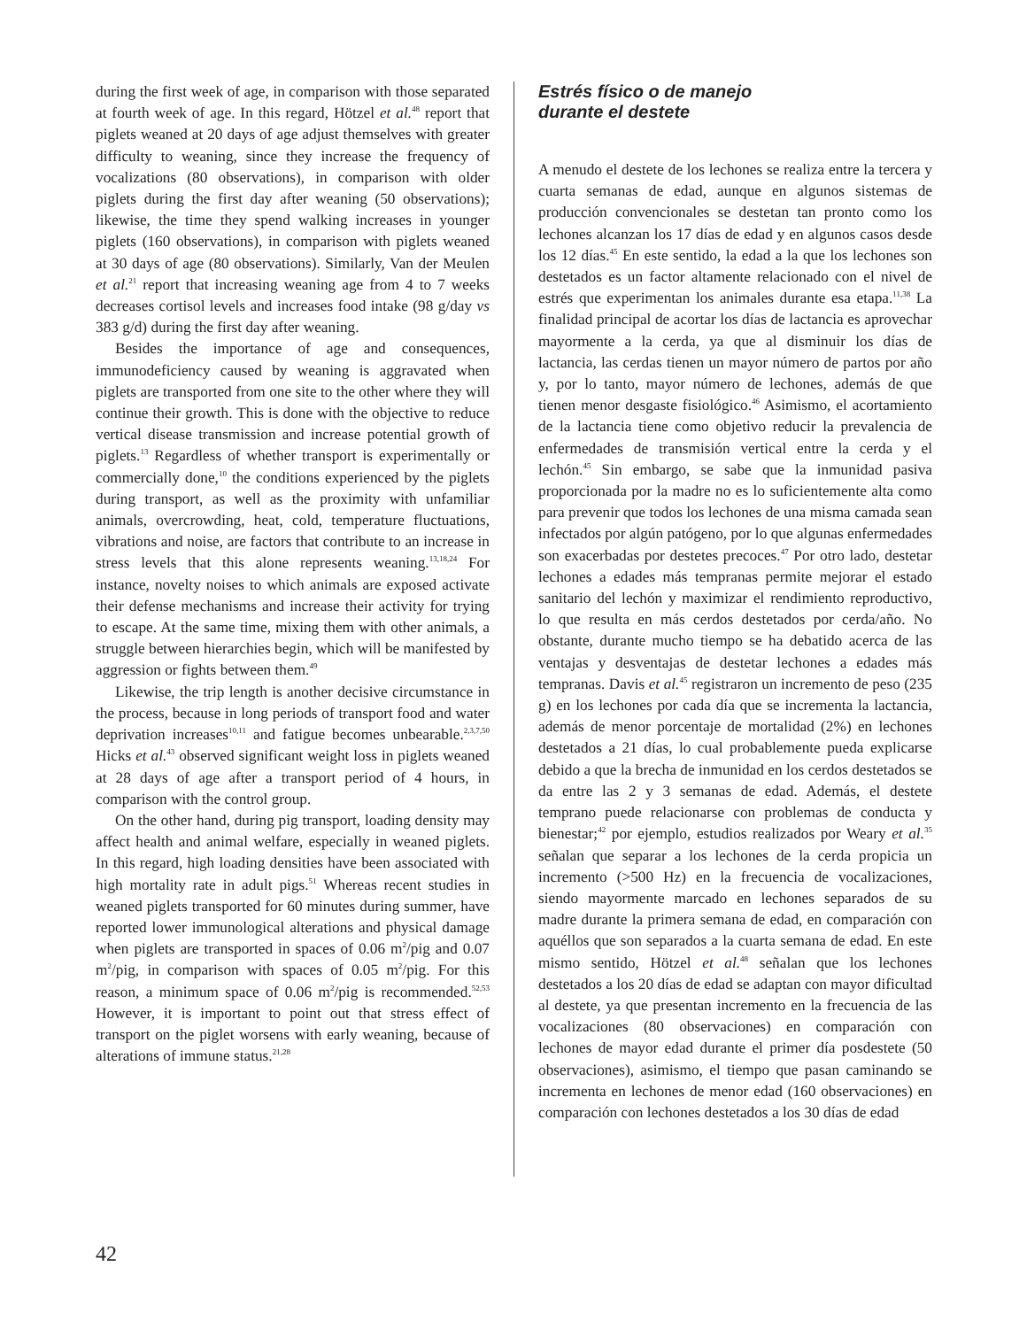during the first week of age, in comparison with those separated at fourth week of age. In this regard, Hötzel et al.<sup>48</sup> report that piglets weaned at 20 days of age adjust themselves with greater difficulty to weaning, since they increase the frequency of vocalizations (80 observations), in comparison with older piglets during the first day after weaning (50 observations); likewise, the time they spend walking increases in younger piglets (160 observations), in comparison with piglets weaned at 30 days of age (80 observations). Similarly, Van der Meulen et al.<sup>21</sup> report that increasing weaning age from 4 to 7 weeks decreases cortisol levels and increases food intake (98 g/day vs 383 g/d) during the first day after weaning.
Besides the importance of age and consequences, immunodeficiency caused by weaning is aggravated when piglets are transported from one site to the other where they will continue their growth. This is done with the objective to reduce vertical disease transmission and increase potential growth of piglets.<sup>13</sup> Regardless of whether transport is experimentally or commercially done,<sup>10</sup> the conditions experienced by the piglets during transport, as well as the proximity with unfamiliar animals, overcrowding, heat, cold, temperature fluctuations, vibrations and noise, are factors that contribute to an increase in stress levels that this alone represents weaning.<sup>13,18,24</sup> For instance, novelty noises to which animals are exposed activate their defense mechanisms and increase their activity for trying to escape. At the same time, mixing them with other animals, a struggle between hierarchies begin, which will be manifested by aggression or fights between them.<sup>49</sup>
Likewise, the trip length is another decisive circumstance in the process, because in long periods of transport food and water deprivation increases<sup>10,11</sup> and fatigue becomes unbearable.<sup>2,3,7,50</sup> Hicks et al.<sup>43</sup> observed significant weight loss in piglets weaned at 28 days of age after a transport period of 4 hours, in comparison with the control group.
On the other hand, during pig transport, loading density may affect health and animal welfare, especially in weaned piglets. In this regard, high loading densities have been associated with high mortality rate in adult pigs.<sup>51</sup> Whereas recent studies in weaned piglets transported for 60 minutes during summer, have reported lower immunological alterations and physical damage when piglets are transported in spaces of 0.06 m<sup>2</sup>/pig and 0.07 m<sup>2</sup>/pig, in comparison with spaces of 0.05 m<sup>2</sup>/pig. For this reason, a minimum space of 0.06 m<sup>2</sup>/pig is recommended.<sup>52,53</sup> However, it is important to point out that stress effect of transport on the piglet worsens with early weaning, because of alterations of immune status.<sup>21,28</sup>
Estrés físico o de manejo
durante el destete
A menudo el destete de los lechones se realiza entre la tercera y cuarta semanas de edad, aunque en algunos sistemas de producción convencionales se destetan tan pronto como los lechones alcanzan los 17 días de edad y en algunos casos desde los 12 días.<sup>45</sup> En este sentido, la edad a la que los lechones son destetados es un factor altamente relacionado con el nivel de estrés que experimentan los animales durante esa etapa.<sup>11,38</sup> La finalidad principal de acortar los días de lactancia es aprovechar mayormente a la cerda, ya que al disminuir los días de lactancia, las cerdas tienen un mayor número de partos por año y, por lo tanto, mayor número de lechones, además de que tienen menor desgaste fisiológico.<sup>46</sup> Asimismo, el acortamiento de la lactancia tiene como objetivo reducir la prevalencia de enfermedades de transmisión vertical entre la cerda y el lechón.<sup>45</sup> Sin embargo, se sabe que la inmunidad pasiva proporcionada por la madre no es lo suficientemente alta como para prevenir que todos los lechones de una misma camada sean infectados por algún patógeno, por lo que algunas enfermedades son exacerbadas por destetes precoces.<sup>47</sup> Por otro lado, destetar lechones a edades más tempranas permite mejorar el estado sanitario del lechón y maximizar el rendimiento reproductivo, lo que resulta en más cerdos destetados por cerda/año. No obstante, durante mucho tiempo se ha debatido acerca de las ventajas y desventajas de destetar lechones a edades más tempranas. Davis et al.<sup>45</sup> registraron un incremento de peso (235 g) en los lechones por cada día que se incrementa la lactancia, además de menor porcentaje de mortalidad (2%) en lechones destetados a 21 días, lo cual probablemente pueda explicarse debido a que la brecha de inmunidad en los cerdos destetados se da entre las 2 y 3 semanas de edad. Además, el destete temprano puede relacionarse con problemas de conducta y bienestar;<sup>42</sup> por ejemplo, estudios realizados por Weary et al.<sup>35</sup> señalan que separar a los lechones de la cerda propicia un incremento (>500 Hz) en la frecuencia de vocalizaciones, siendo mayormente marcado en lechones separados de su madre durante la primera semana de edad, en comparación con aquéllos que son separados a la cuarta semana de edad. En este mismo sentido, Hötzel et al.<sup>48</sup> señalan que los lechones destetados a los 20 días de edad se adaptan con mayor dificultad al destete, ya que presentan incremento en la frecuencia de las vocalizaciones (80 observaciones) en comparación con lechones de mayor edad durante el primer día posdestete (50 observaciones), asimismo, el tiempo que pasan caminando se incrementa en lechones de menor edad (160 observaciones) en comparación con lechones destetados a los 30 días de edad
42